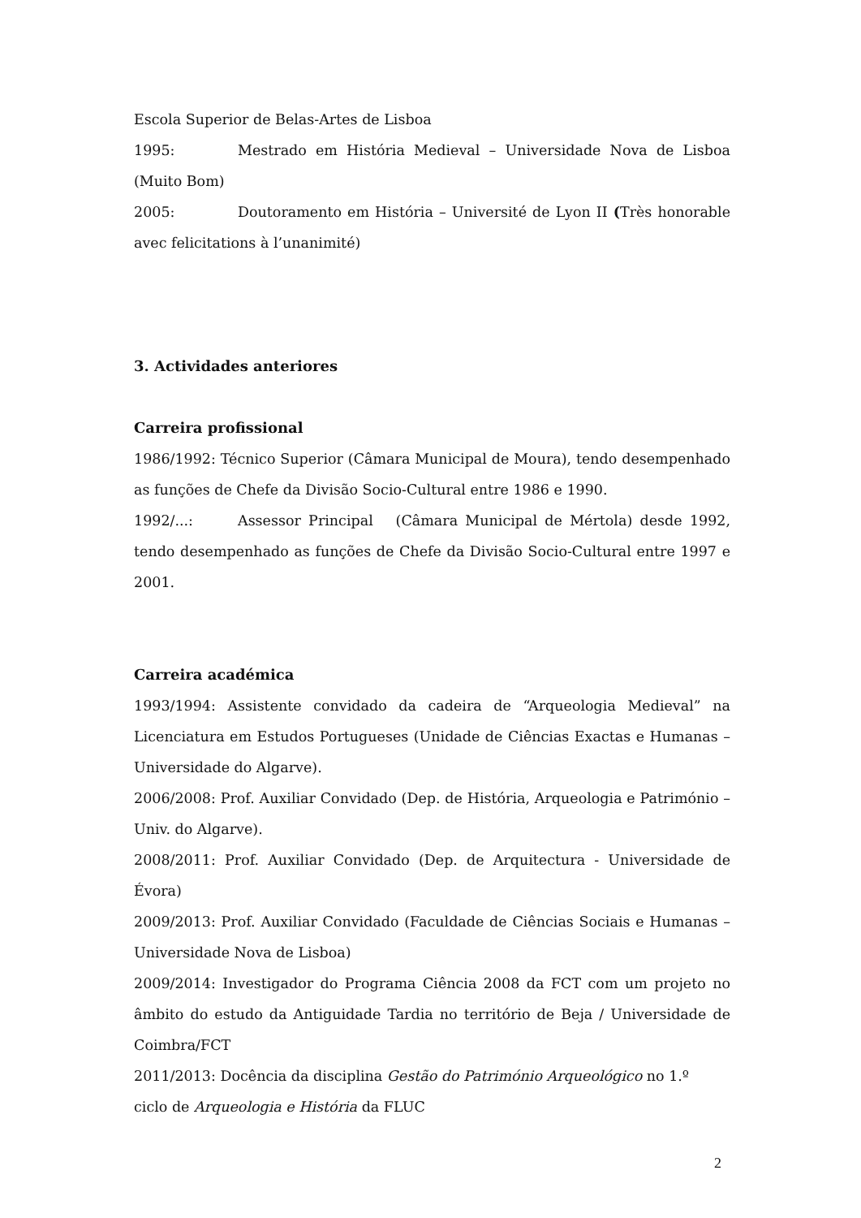Escola Superior de Belas-Artes de Lisboa
1995: Mestrado em História Medieval – Universidade Nova de Lisboa (Muito Bom)
2005: Doutoramento em História – Université de Lyon II (Très honorable avec felicitations à l’unanimité)
3. Actividades anteriores
Carreira profissional
1986/1992: Técnico Superior (Câmara Municipal de Moura), tendo desempenhado as funções de Chefe da Divisão Socio-Cultural entre 1986 e 1990.
1992/...: Assessor Principal (Câmara Municipal de Mértola) desde 1992, tendo desempenhado as funções de Chefe da Divisão Socio-Cultural entre 1997 e 2001.
Carreira académica
1993/1994: Assistente convidado da cadeira de “Arqueologia Medieval” na Licenciatura em Estudos Portugueses (Unidade de Ciências Exactas e Humanas – Universidade do Algarve).
2006/2008: Prof. Auxiliar Convidado (Dep. de História, Arqueologia e Património – Univ. do Algarve).
2008/2011: Prof. Auxiliar Convidado (Dep. de Arquitectura - Universidade de Évora)
2009/2013: Prof. Auxiliar Convidado (Faculdade de Ciências Sociais e Humanas – Universidade Nova de Lisboa)
2009/2014: Investigador do Programa Ciência 2008 da FCT com um projeto no âmbito do estudo da Antiguidade Tardia no território de Beja / Universidade de Coimbra/FCT
2011/2013: Docência da disciplina Gestão do Património Arqueológico no 1.º
ciclo de Arqueologia e História da FLUC
2